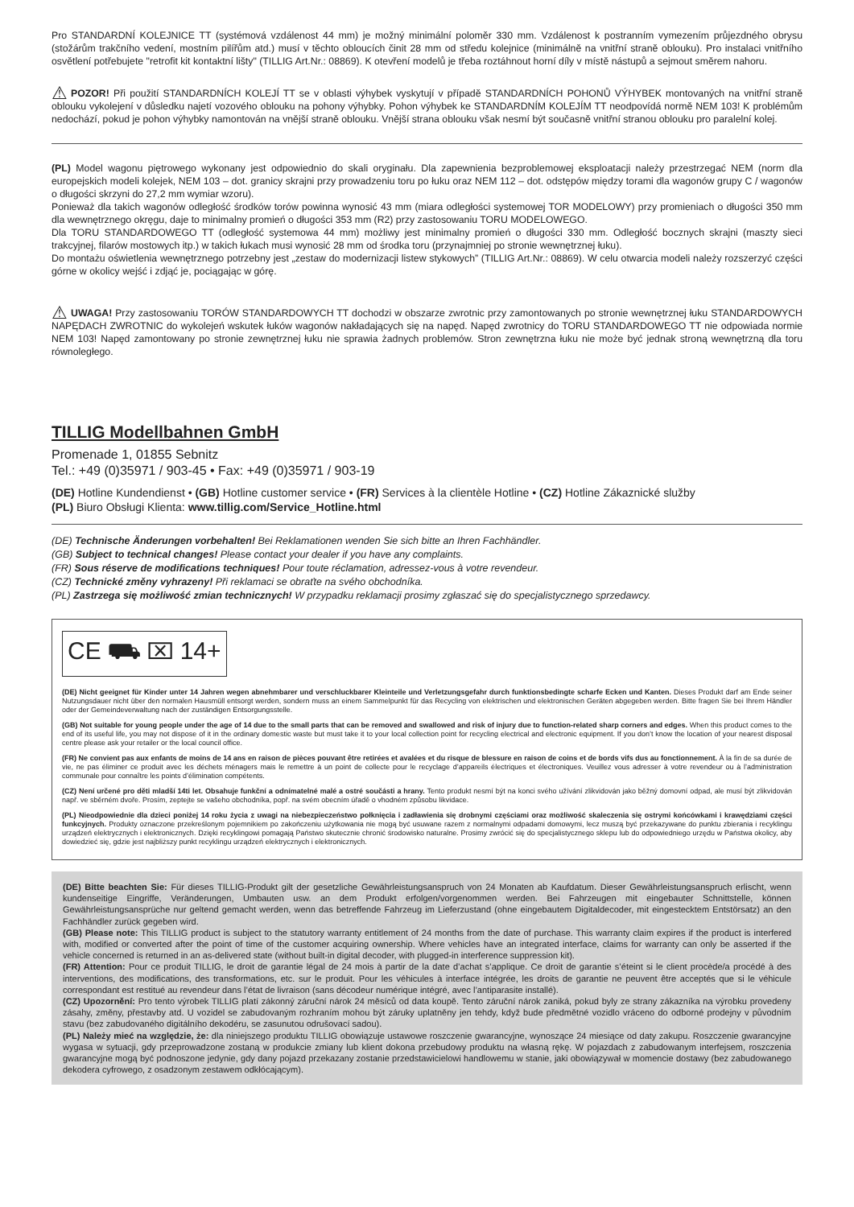Pro STANDARDNÍ KOLEJNICE TT (systémová vzdálenost 44 mm) je možný minimální poloměr 330 mm. Vzdálenost k postranním vymezením průjezdného obrysu (stožárům trakčního vedení, mostním pilířům atd.) musí v těchto obloucích činit 28 mm od středu kolejnice (minimálně na vnitřní straně oblouku). Pro instalaci vnitřního osvětlení potřebujete "retrofit kit kontaktní lišty" (TILLIG Art.Nr.: 08869). K otevření modelů je třeba roztáhnout horní díly v místě nástupů a sejmout směrem nahoru.
⚠ POZOR! Při použití STANDARDNÍCH KOLEJÍ TT se v oblasti výhybek vyskytují v případě STANDARDNÍCH POHONŮ VÝHYBEK montovaných na vnitřní straně oblouku vykolejení v důsledku najetí vozového oblouku na pohony výhybky. Pohon výhybek ke STANDARDNÍM KOLEJÍM TT neodpovídá normě NEM 103! K problémům nedochází, pokud je pohon výhybky namontován na vnější straně oblouku. Vnější strana oblouku však nesmí být současně vnitřní stranou oblouku pro paralelní kolej.
(PL) Model wagonu piętrowego wykonany jest odpowiednio do skali oryginału. Dla zapewnienia bezproblemowej eksploatacji należy przestrzegać NEM (norm dla europejskich modeli kolejek, NEM 103 – dot. granicy skrajni przy prowadzeniu toru po łuku oraz NEM 112 – dot. odstępów między torami dla wagonów grupy C / wagonów o długości skrzyni do 27,2 mm wymiar wzoru).
Ponieważ dla takich wagonów odległość środków torów powinna wynosić 43 mm (miara odległości systemowej TOR MODELOWY) przy promieniach o długości 350 mm dla wewnętrznego okręgu, daje to minimalny promień o długości 353 mm (R2) przy zastosowaniu TORU MODELOWEGO.
Dla TORU STANDARDOWEGO TT (odległość systemowa 44 mm) możliwy jest minimalny promień o długości 330 mm. Odległość bocznych skrajni (maszty sieci trakcyjnej, filarów mostowych itp.) w takich łukach musi wynosić 28 mm od środka toru (przynajmniej po stronie wewnętrznej łuku).
Do montażu oświetlenia wewnętrznego potrzebny jest „zestaw do modernizacji listew stykowych” (TILLIG Art.Nr.: 08869). W celu otwarcia modeli należy rozszerzyć części górne w okolicy wejść i zdjąć je, pociągając w górę.
⚠ UWAGA! Przy zastosowaniu TORÓW STANDARDOWYCH TT dochodzi w obszarze zwrotnic przy zamontowanych po stronie wewnętrznej łuku STANDARDOWYCH NAPĘDACH ZWROTNIC do wykolejeń wskutek łuków wagonów nakładających się na napęd. Napęd zwrotnicy do TORU STANDARDOWEGO TT nie odpowiada normie NEM 103! Napęd zamontowany po stronie zewnętrznej łuku nie sprawia żadnych problemów. Stron zewnętrzna łuku nie może być jednak stroną wewnętrzną dla toru równoległego.
TILLIG Modellbahnen GmbH
Promenade 1, 01855 Sebnitz
Tel.: +49 (0)35971 / 903-45 • Fax: +49 (0)35971 / 903-19
(DE) Hotline Kundendienst • (GB) Hotline customer service • (FR) Services à la clientèle Hotline • (CZ) Hotline Zákaznické služby
(PL) Biuro Obsługi Klienta: www.tillig.com/Service_Hotline.html
(DE) Technische Änderungen vorbehalten! Bei Reklamationen wenden Sie sich bitte an Ihren Fachhändler.
(GB) Subject to technical changes! Please contact your dealer if you have any complaints.
(FR) Sous réserve de modifications techniques! Pour toute réclamation, adressez-vous à votre revendeur.
(CZ) Technické změny vyhrazeny! Při reklamaci se obraťte na svého obchodníka.
(PL) Zastrzega się możliwość zmian technicznych! W przypadku reklamacji prosimy zgłaszać się do specjalistycznego sprzedawcy.
CE ⛟ ⌧ 14+
(DE) Nicht geeignet für Kinder unter 14 Jahren wegen abnehmbarer und verschluckbarer Kleinteile und Verletzungsgefahr durch funktionsbedingte scharfe Ecken und Kanten. Dieses Produkt darf am Ende seiner Nutzungsdauer nicht über den normalen Hausmüll entsorgt werden, sondern muss an einem Sammelpunkt für das Recycling von elektrischen und elektronischen Geräten abgegeben werden. Bitte fragen Sie bei Ihrem Händler oder der Gemeindeverwaltung nach der zuständigen Entsorgungsstelle.
(GB) Not suitable for young people under the age of 14 due to the small parts that can be removed and swallowed and risk of injury due to function-related sharp corners and edges. When this product comes to the end of its useful life, you may not dispose of it in the ordinary domestic waste but must take it to your local collection point for recycling electrical and electronic equipment. If you don’t know the location of your nearest disposal centre please ask your retailer or the local council office.
(FR) Ne convient pas aux enfants de moins de 14 ans en raison de pièces pouvant être retirées et avalées et du risque de blessure en raison de coins et de bords vifs dus au fonctionnement. À la fin de sa durée de vie, ne pas éliminer ce produit avec les déchets ménagers mais le remettre à un point de collecte pour le recyclage d’appareils électriques et électroniques. Veuillez vous adresser à votre revendeur ou à l’administration communale pour connaître les points d’élimination compétents.
(CZ) Není určené pro děti mladší 14ti let. Obsahuje funkční a odnímatelné malé a ostré součásti a hrany. Tento produkt nesmí být na konci svého užívání zlikvidován jako běžný domovní odpad, ale musí být zlikvidován např. ve sběrném dvoře. Prosím, zeptejte se vašeho obchodníka, popř. na svém obecním úřadě o vhodném způsobu likvidace.
(PL) Nieodpowiednie dla dzieci poniżej 14 roku życia z uwagi na niebezpieczeństwo połknięcia i zadławienia się drobnymi częściami oraz możliwość skaleczenia się ostrymi końcówkami i krawędziami części funkcyjnych. Produkty oznaczone przekreślonym pojemnikiem po zakończeniu użytkowania nie mogą być usuwane razem z normalnymi odpadami domowymi, lecz muszą być przekazywane do punktu zbierania i recyklingu urządzeń elektrycznych i elektronicznych. Dzięki recyklingowi pomagają Państwo skutecznie chronić środowisko naturalne. Prosimy zwrócić się do specjalistycznego sklepu lub do odpowiedniego urzędu w Państwa okolicy, aby dowiedzieć się, gdzie jest najbliższy punkt recyklingu urządzeń elektrycznych i elektronicznych.
(DE) Bitte beachten Sie: Für dieses TILLIG-Produkt gilt der gesetzliche Gewährleistungsanspruch von 24 Monaten ab Kaufdatum. Dieser Gewährleistungsanspruch erlischt, wenn kundenseitige Eingriffe, Veränderungen, Umbauten usw. an dem Produkt erfolgen/vorgenommen werden. Bei Fahrzeugen mit eingebauter Schnittstelle, können Gewährleistungsansprüche nur geltend gemacht werden, wenn das betreffende Fahrzeug im Lieferzustand (ohne eingebautem Digitaldecoder, mit eingestecktem Entstörsatz) an den Fachhändler zurück gegeben wird.
(GB) Please note: This TILLIG product is subject to the statutory warranty entitlement of 24 months from the date of purchase. This warranty claim expires if the product is interfered with, modified or converted after the point of time of the customer acquiring ownership. Where vehicles have an integrated interface, claims for warranty can only be asserted if the vehicle concerned is returned in an as-delivered state (without built-in digital decoder, with plugged-in interference suppression kit).
(FR) Attention: Pour ce produit TILLIG, le droit de garantie légal de 24 mois à partir de la date d’achat s’applique. Ce droit de garantie s’éteint si le client procède/a procédé à des interventions, des modifications, des transformations, etc. sur le produit. Pour les véhicules à interface intégrée, les droits de garantie ne peuvent être acceptés que si le véhicule correspondant est restitué au revendeur dans l’état de livraison (sans décodeur numérique intégré, avec l’antiparasite installé).
(CZ) Upozornění: Pro tento výrobek TILLIG platí zákonný záruční nárok 24 měsíců od data koupě. Tento záruční nárok zaniká, pokud byly ze strany zákazníka na výrobku provedeny zásahy, změny, přestavby atd. U vozidel se zabudovaným rozhraním mohou být záruky uplatněny jen tehdy, když bude předmětné vozidlo vráceno do odborné prodejny v původním stavu (bez zabudovaného digitálního dekodéru, se zasunutou odrušovací sadou).
(PL) Należy mieć na względzie, że: dla niniejszego produktu TILLIG obowiązuje ustawowe roszczenie gwarancyjne, wynoszące 24 miesiące od daty zakupu. Roszczenie gwarancyjne wygasa w sytuacji, gdy przeprowadzone zostaną w produkcie zmiany lub klient dokona przebudowy produktu na własną rękę. W pojazdach z zabudowanym interfejsem, roszczenia gwarancyjne mogą być podnoszone jedynie, gdy dany pojazd przekazany zostanie przedstawicielowi handlowemu w stanie, jaki obowiązywał w momencie dostawy (bez zabudowanego dekodera cyfrowego, z osadzonym zestawem odkłócającym).